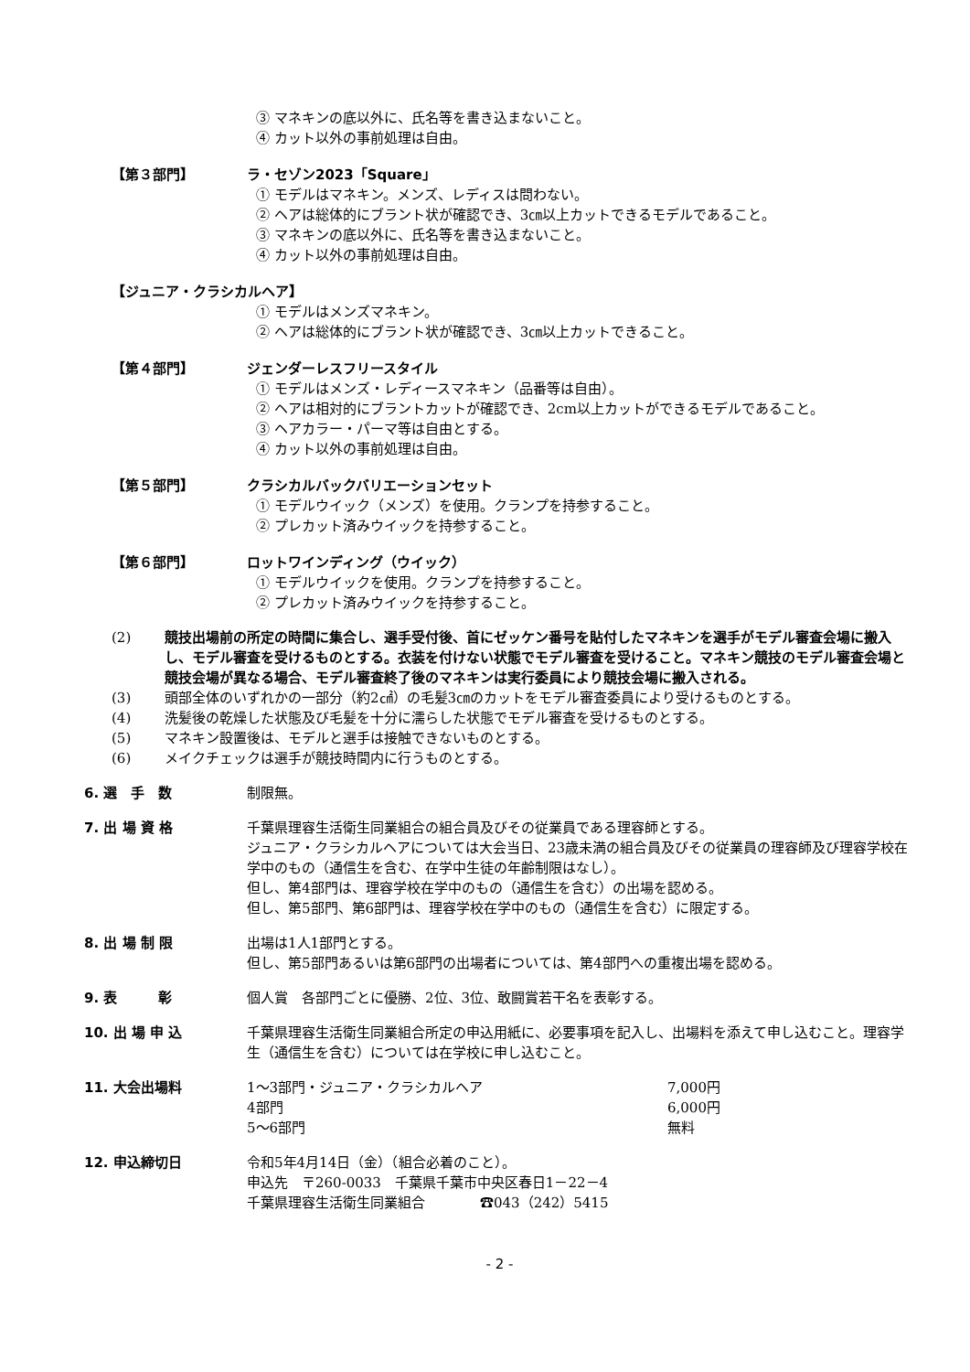③ マネキンの底以外に、氏名等を書き込まないこと。
④ カット以外の事前処理は自由。
【第３部門】 ラ・セゾン2023「Square」
① モデルはマネキン。メンズ、レディスは問わない。
② ヘアは総体的にブラント状が確認でき、3㎝以上カットできるモデルであること。
③ マネキンの底以外に、氏名等を書き込まないこと。
④ カット以外の事前処理は自由。
【ジュニア・クラシカルヘア】
① モデルはメンズマネキン。
② ヘアは総体的にブラント状が確認でき、3㎝以上カットできること。
【第４部門】 ジェンダーレスフリースタイル
① モデルはメンズ・レディースマネキン（品番等は自由）。
② ヘアは相対的にブラントカットが確認でき、2cm以上カットができるモデルであること。
③ ヘアカラー・パーマ等は自由とする。
④ カット以外の事前処理は自由。
【第５部門】 クラシカルバックバリエーションセット
① モデルウイック（メンズ）を使用。クランプを持参すること。
② プレカット済みウイックを持参すること。
【第６部門】 ロットワインディング（ウイック）
① モデルウイックを使用。クランプを持参すること。
② プレカット済みウイックを持参すること。
(2) 競技出場前の所定の時間に集合し、選手受付後、首にゼッケン番号を貼付したマネキンを選手がモデル審査会場に搬入し、モデル審査を受けるものとする。衣装を付けない状態でモデル審査を受けること。マネキン競技のモデル審査会場と競技会場が異なる場合、モデル審査終了後のマネキンは実行委員により競技会場に搬入される。
(3) 頭部全体のいずれかの一部分（約2㎠）の毛髪3㎝のカットをモデル審査委員により受けるものとする。
(4) 洗髪後の乾燥した状態及び毛髪を十分に濡らした状態でモデル審査を受けるものとする。
(5) マネキン設置後は、モデルと選手は接触できないものとする。
(6) メイクチェックは選手が競技時間内に行うものとする。
6. 選　手　数 制限無。
7. 出 場 資 格 千葉県理容生活衛生同業組合の組合員及びその従業員である理容師とする。
ジュニア・クラシカルヘアについては大会当日、23歳未満の組合員及びその従業員の理容師及び理容学校在学中のもの（通信生を含む、在学中生徒の年齢制限はなし）。
但し、第4部門は、理容学校在学中のもの（通信生を含む）の出場を認める。
但し、第5部門、第6部門は、理容学校在学中のもの（通信生を含む）に限定する。
8. 出 場 制 限 出場は1人1部門とする。
但し、第5部門あるいは第6部門の出場者については、第4部門への重複出場を認める。
9. 表　　　彰 個人賞　各部門ごとに優勝、2位、3位、敢闘賞若干名を表彰する。
10. 出 場 申 込 千葉県理容生活衛生同業組合所定の申込用紙に、必要事項を記入し、出場料を添えて申し込むこと。理容学生（通信生を含む）については在学校に申し込むこと。
11. 大会出場料
| 1～3部門・ジュニア・クラシカルヘア | 7,000円 |
| 4部門 | 6,000円 |
| 5～6部門 | 無料 |
12. 申込締切日 令和5年4月14日（金）（組合必着のこと）。
申込先　〒260-0033　千葉県千葉市中央区春日1－22－4
千葉県理容生活衛生同業組合　　　　☎043（242）5415
- 2 -